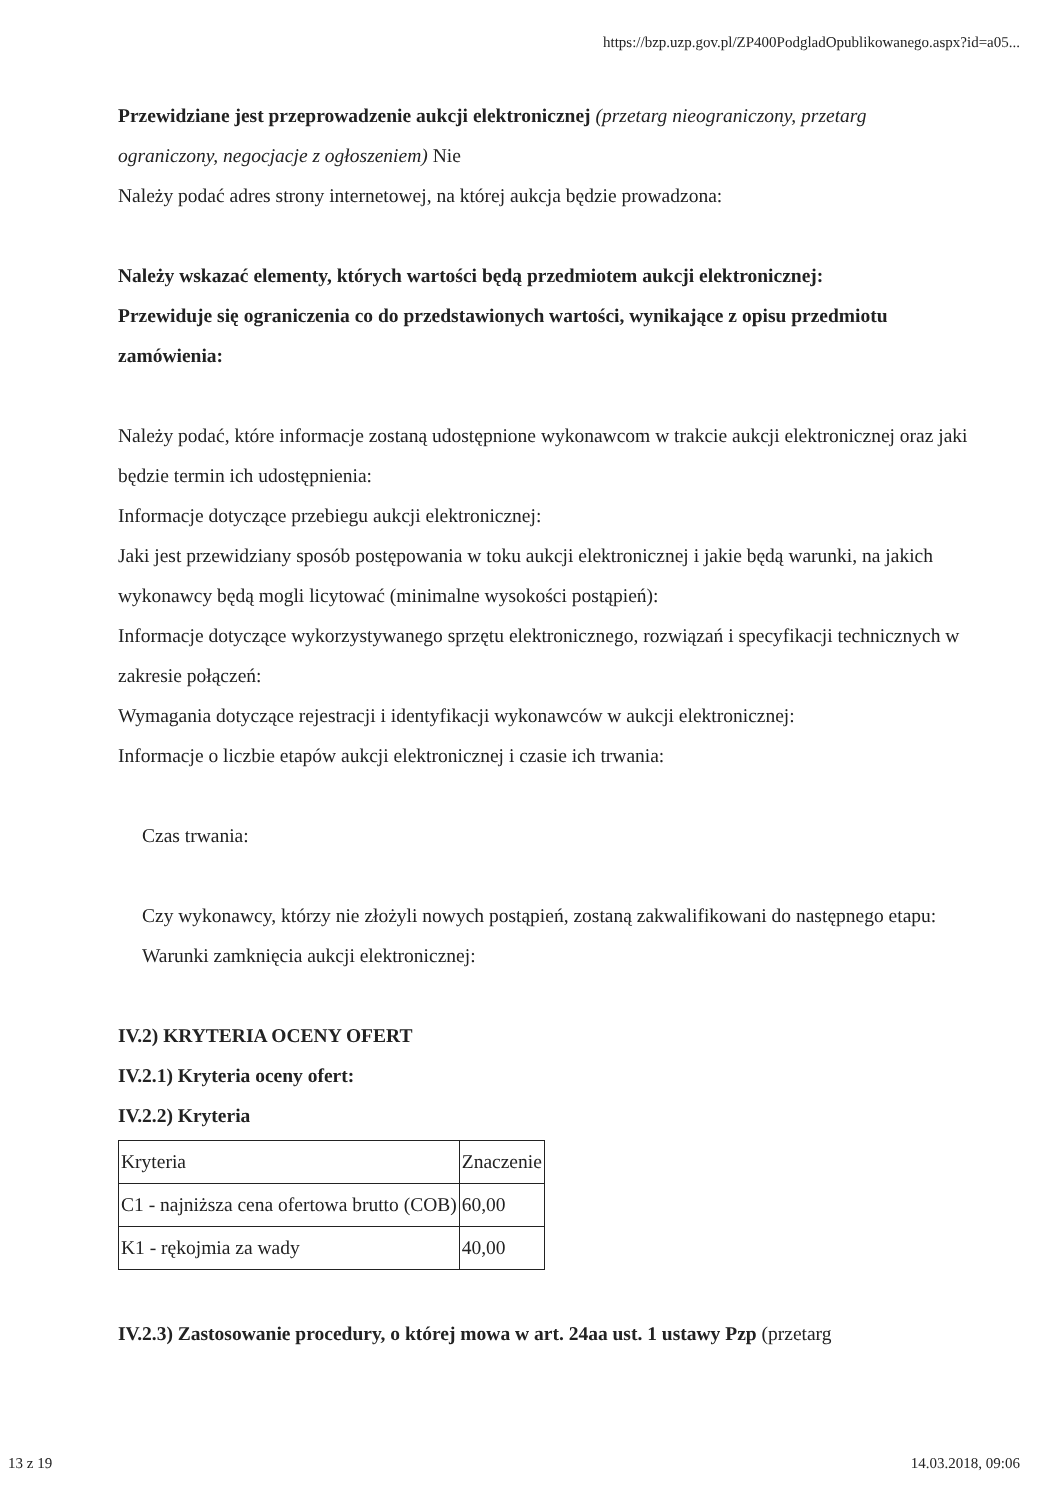https://bzp.uzp.gov.pl/ZP400PodgladOpublikowanego.aspx?id=a05...
Przewidziane jest przeprowadzenie aukcji elektronicznej (przetarg nieograniczony, przetarg ograniczony, negocjacje z ogłoszeniem) Nie
Należy podać adres strony internetowej, na której aukcja będzie prowadzona:
Należy wskazać elementy, których wartości będą przedmiotem aukcji elektronicznej:
Przewiduje się ograniczenia co do przedstawionych wartości, wynikające z opisu przedmiotu zamówienia:
Należy podać, które informacje zostaną udostępnione wykonawcom w trakcie aukcji elektronicznej oraz jaki będzie termin ich udostępnienia:
Informacje dotyczące przebiegu aukcji elektronicznej:
Jaki jest przewidziany sposób postępowania w toku aukcji elektronicznej i jakie będą warunki, na jakich wykonawcy będą mogli licytować (minimalne wysokości postąpień):
Informacje dotyczące wykorzystywanego sprzętu elektronicznego, rozwiązań i specyfikacji technicznych w zakresie połączeń:
Wymagania dotyczące rejestracji i identyfikacji wykonawców w aukcji elektronicznej:
Informacje o liczbie etapów aukcji elektronicznej i czasie ich trwania:
Czas trwania:
Czy wykonawcy, którzy nie złożyli nowych postąpień, zostaną zakwalifikowani do następnego etapu:
Warunki zamknięcia aukcji elektronicznej:
IV.2) KRYTERIA OCENY OFERT
IV.2.1) Kryteria oceny ofert:
IV.2.2) Kryteria
| Kryteria | Znaczenie |
| C1 - najniższa cena ofertowa brutto (COB) | 60,00 |
| K1 - rękojmia za wady | 40,00 |
IV.2.3) Zastosowanie procedury, o której mowa w art. 24aa ust. 1 ustawy Pzp (przetarg
13 z 19 14.03.2018, 09:06